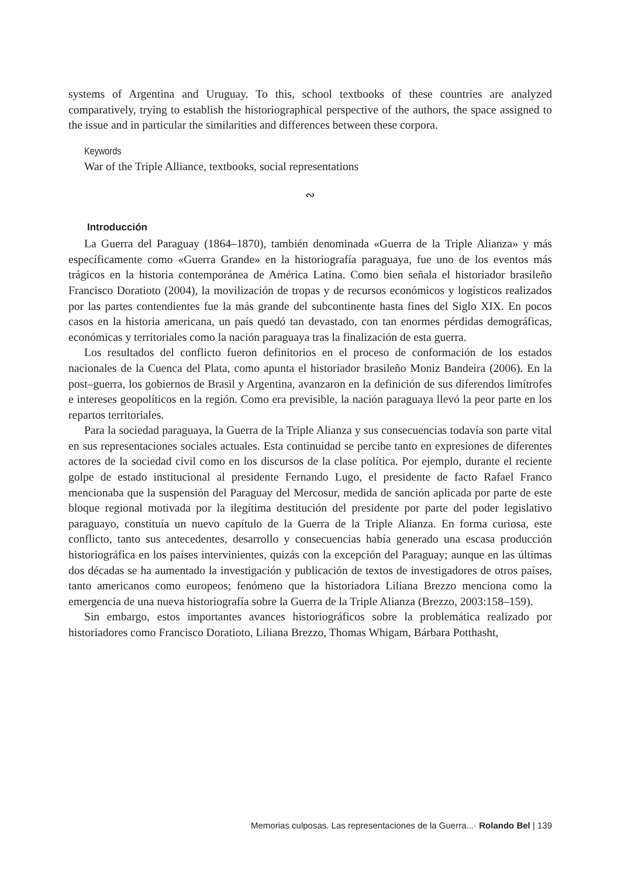systems of Argentina and Uruguay. To this, school textbooks of these countries are analyzed comparatively, trying to establish the historiographical perspective of the authors, the space assigned to the issue and in particular the similarities and differences between these corpora.
Keywords
War of the Triple Alliance, textbooks, social representations
∾
Introducción
La Guerra del Paraguay (1864–1870), también denominada «Guerra de la Triple Alianza» y más específicamente como «Guerra Grande» en la historiografía paraguaya, fue uno de los eventos más trágicos en la historia contemporánea de América Latina. Como bien señala el historiador brasileño Francisco Doratioto (2004), la movilización de tropas y de recursos económicos y logísticos realizados por las partes contendientes fue la más grande del subcontinente hasta fines del Siglo XIX. En pocos casos en la historia americana, un país quedó tan devastado, con tan enormes pérdidas demográficas, económicas y territoriales como la nación paraguaya tras la finalización de esta guerra.
Los resultados del conflicto fueron definitorios en el proceso de conformación de los estados nacionales de la Cuenca del Plata, como apunta el historiador brasileño Moniz Bandeira (2006). En la post–guerra, los gobiernos de Brasil y Argentina, avanzaron en la definición de sus diferendos limítrofes e intereses geopolíticos en la región. Como era previsible, la nación paraguaya llevó la peor parte en los repartos territoriales.
Para la sociedad paraguaya, la Guerra de la Triple Alianza y sus consecuencias todavía son parte vital en sus representaciones sociales actuales. Esta continuidad se percibe tanto en expresiones de diferentes actores de la sociedad civil como en los discursos de la clase política. Por ejemplo, durante el reciente golpe de estado institucional al presidente Fernando Lugo, el presidente de facto Rafael Franco mencionaba que la suspensión del Paraguay del Mercosur, medida de sanción aplicada por parte de este bloque regional motivada por la ilegítima destitución del presidente por parte del poder legislativo paraguayo, constituía un nuevo capítulo de la Guerra de la Triple Alianza. En forma curiosa, este conflicto, tanto sus antecedentes, desarrollo y consecuencias había generado una escasa producción historiográfica en los países intervinientes, quizás con la excepción del Paraguay; aunque en las últimas dos décadas se ha aumentado la investigación y publicación de textos de investigadores de otros países, tanto americanos como europeos; fenómeno que la historiadora Liliana Brezzo menciona como la emergencia de una nueva historiografía sobre la Guerra de la Triple Alianza (Brezzo, 2003:158–159).
Sin embargo, estos importantes avances historiográficos sobre la problemática realizado por historiadores como Francisco Doratioto, Liliana Brezzo, Thomas Whigam, Bárbara Potthasht,
Memorias culposas. Las representaciones de la Guerra...· Rolando Bel | 139